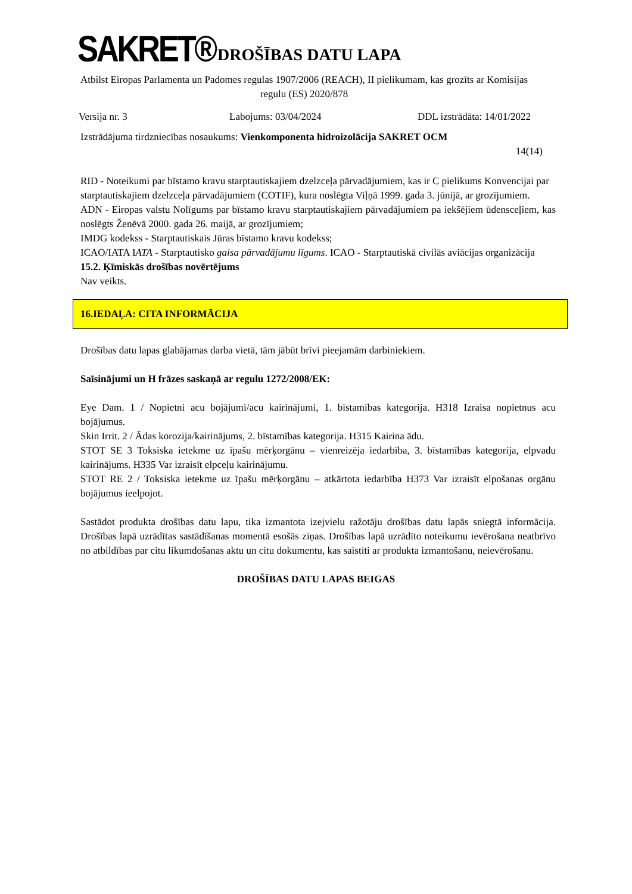SAKRET®
DROŠĪBAS DATU LAPA
Atbilst Eiropas Parlamenta un Padomes regulas 1907/2006 (REACH), II pielikumam, kas grozīts ar Komisijas regulu (ES) 2020/878
Versija nr. 3 Labojums: 03/04/2024 DDL izstrādāta: 14/01/2022
Izstrādājuma tirdzniecības nosaukums: Vienkomponenta hidroizolācija SAKRET OCM
14(14)
RID - Noteikumi par bīstamo kravu starptautiskajiem dzelzceļa pārvadājumiem, kas ir C pielikums Konvencijai par
starptautiskajiem dzelzceļa pārvadājumiem (COTIF), kura noslēgta Viļņā 1999. gada 3. jūnijā, ar grozījumiem.
ADN - Eiropas valstu Nolīgums par bīstamo kravu starptautiskajiem pārvadājumiem pa iekšējiem ūdensceļiem, kas noslēgts Ženēvā 2000. gada 26. maijā, ar grozījumiem;
IMDG kodekss - Starptautiskais Jūras bīstamo kravu kodekss;
ICAO/IATA IATA - Starptautisko gaisa pārvadājumu līgums. ICAO - Starptautiskā civilās aviācijas organizācija
15.2. Ķīmiskās drošības novērtējums
Nav veikts.
16.IEDAĻA: CITA INFORMĀCIJA
Drošības datu lapas glabājamas darba vietā, tām jābūt brīvi pieejamām darbiniekiem.
Saīsinājumi un H frāzes saskaņā ar regulu 1272/2008/EK:
Eye Dam. 1 / Nopietni acu bojājumi/acu kairinājumi, 1. bīstamības kategorija. H318 Izraisa nopietnus acu bojājumus.
Skin Irrit. 2 / Ādas korozija/kairinājums, 2. bīstamības kategorija. H315 Kairina ādu.
STOT SE 3 Toksiska ietekme uz īpašu mērķorgānu – vienreizēja iedarbība, 3. bīstamības kategorija, elpvadu kairinājums. H335 Var izraisīt elpceļu kairinājumu.
STOT RE 2 / Toksiska ietekme uz īpašu mērķorgānu – atkārtota iedarbība H373 Var izraisīt elpošanas orgānu bojājumus ieelpojot.
Sastādot produkta drošības datu lapu, tika izmantota izejvielu ražotāju drošības datu lapās sniegtā informācija. Drošības lapā uzrādītas sastādīšanas momentā esošās ziņas. Drošības lapā uzrādīto noteikumu ievērošana neatbrīvo no atbildības par citu likumdošanas aktu un citu dokumentu, kas saistīti ar produkta izmantošanu, neievērošanu.
DROŠĪBAS DATU LAPAS BEIGAS